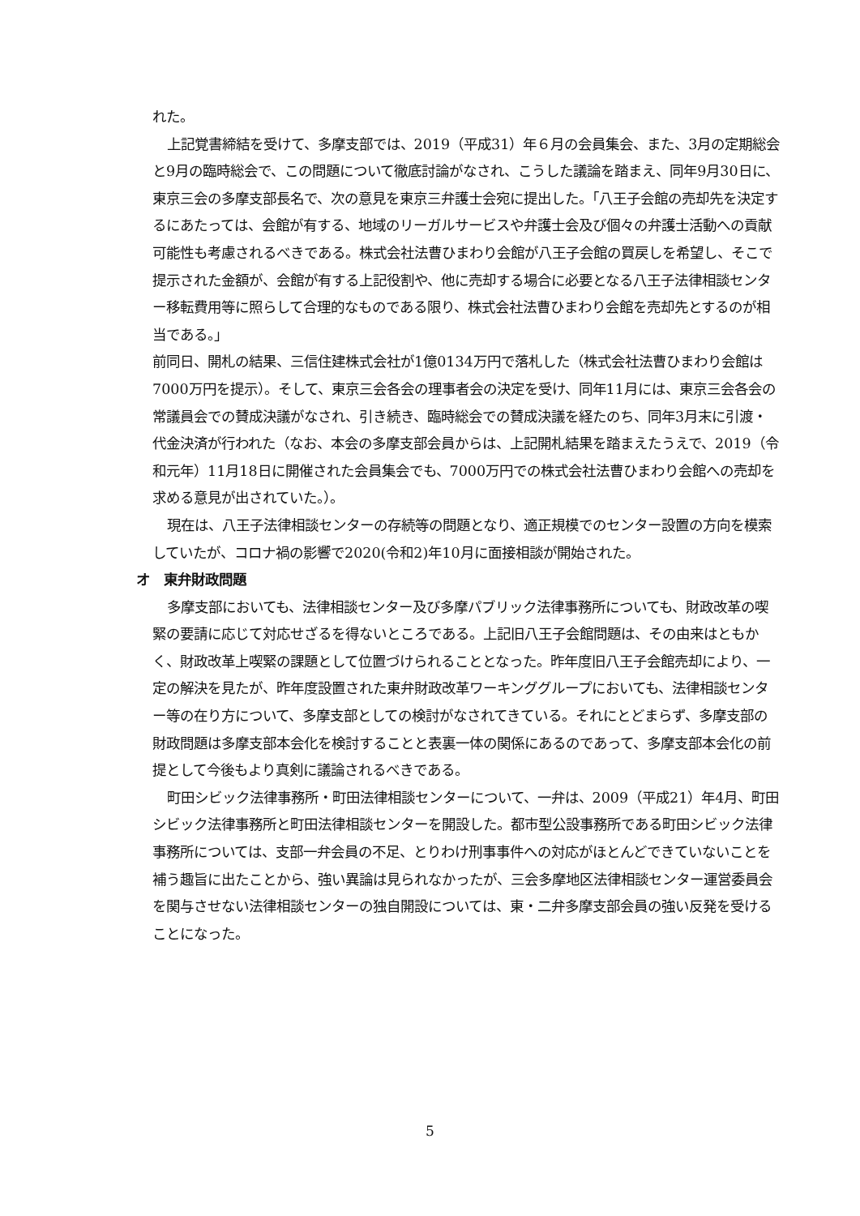れた。
上記覚書締結を受けて、多摩支部では、2019（平成31）年６月の会員集会、また、3月の定期総会と9月の臨時総会で、この問題について徹底討論がなされ、こうした議論を踏まえ、同年9月30日に、東京三会の多摩支部長名で、次の意見を東京三弁護士会宛に提出した。「八王子会館の売却先を決定するにあたっては、会館が有する、地域のリーガルサービスや弁護士会及び個々の弁護士活動への貢献可能性も考慮されるべきである。株式会社法曹ひまわり会館が八王子会館の買戻しを希望し、そこで提示された金額が、会館が有する上記役割や、他に売却する場合に必要となる八王子法律相談センター移転費用等に照らして合理的なものである限り、株式会社法曹ひまわり会館を売却先とするのが相当である。」
前同日、開札の結果、三信住建株式会社が1億0134万円で落札した（株式会社法曹ひまわり会館は7000万円を提示）。そして、東京三会各会の理事者会の決定を受け、同年11月には、東京三会各会の常議員会での賛成決議がなされ、引き続き、臨時総会での賛成決議を経たのち、同年3月末に引渡・代金決済が行われた（なお、本会の多摩支部会員からは、上記開札結果を踏まえたうえで、2019（令和元年）11月18日に開催された会員集会でも、7000万円での株式会社法曹ひまわり会館への売却を求める意見が出されていた。）。
現在は、八王子法律相談センターの存続等の問題となり、適正規模でのセンター設置の方向を模索していたが、コロナ禍の影響で2020(令和2)年10月に面接相談が開始された。
オ　東弁財政問題
多摩支部においても、法律相談センター及び多摩パブリック法律事務所についても、財政改革の喫緊の要請に応じて対応せざるを得ないところである。上記旧八王子会館問題は、その由来はともかく、財政改革上喫緊の課題として位置づけられることとなった。昨年度旧八王子会館売却により、一定の解決を見たが、昨年度設置された東弁財政改革ワーキンググループにおいても、法律相談センター等の在り方について、多摩支部としての検討がなされてきている。それにとどまらず、多摩支部の財政問題は多摩支部本会化を検討することと表裏一体の関係にあるのであって、多摩支部本会化の前提として今後もより真剣に議論されるべきである。
町田シビック法律事務所・町田法律相談センターについて、一弁は、2009（平成21）年4月、町田シビック法律事務所と町田法律相談センターを開設した。都市型公設事務所である町田シビック法律事務所については、支部一弁会員の不足、とりわけ刑事事件への対応がほとんどできていないことを補う趣旨に出たことから、強い異論は見られなかったが、三会多摩地区法律相談センター運営委員会を関与させない法律相談センターの独自開設については、東・二弁多摩支部会員の強い反発を受けることになった。
5